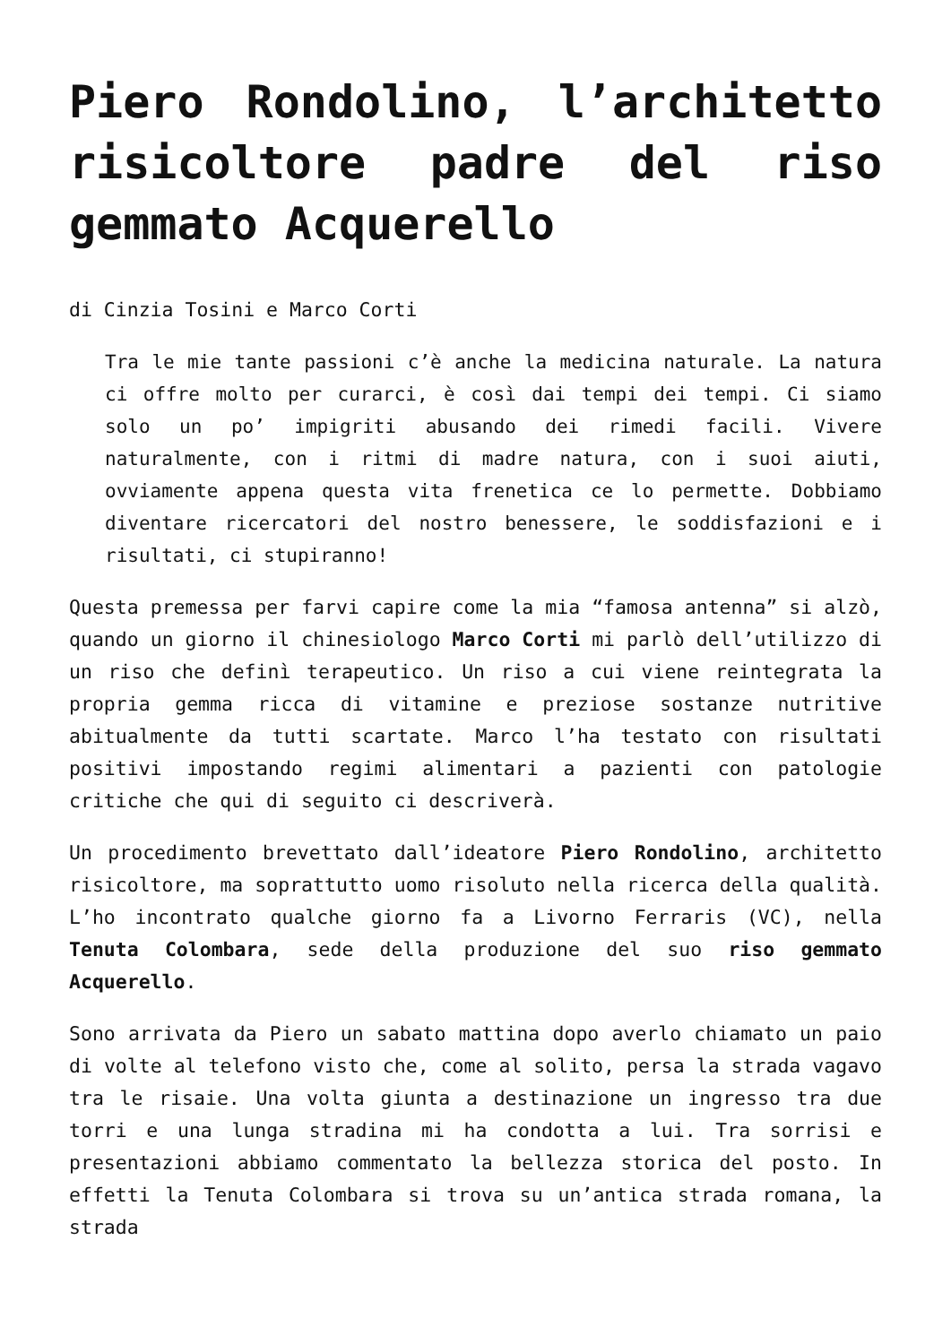Piero Rondolino, l’architetto risicoltore padre del riso gemmato Acquerello
di Cinzia Tosini e Marco Corti
Tra le mie tante passioni c’è anche la medicina naturale. La natura ci offre molto per curarci, è così dai tempi dei tempi. Ci siamo solo un po’ impigriti abusando dei rimedi facili. Vivere naturalmente, con i ritmi di madre natura, con i suoi aiuti, ovviamente appena questa vita frenetica ce lo permette. Dobbiamo diventare ricercatori del nostro benessere, le soddisfazioni e i risultati, ci stupiranno!
Questa premessa per farvi capire come la mia “famosa antenna” si alzò, quando un giorno il chinesiologo Marco Corti mi parlò dell’utilizzo di un riso che definì terapeutico. Un riso a cui viene reintegrata la propria gemma ricca di vitamine e preziose sostanze nutritive abitualmente da tutti scartate. Marco l’ha testato con risultati positivi impostando regimi alimentari a pazienti con patologie critiche che qui di seguito ci descriverà.
Un procedimento brevettato dall’ideatore Piero Rondolino, architetto risicoltore, ma soprattutto uomo risoluto nella ricerca della qualità. L’ho incontrato qualche giorno fa a Livorno Ferraris (VC), nella Tenuta Colombara, sede della produzione del suo riso gemmato Acquerello.
Sono arrivata da Piero un sabato mattina dopo averlo chiamato un paio di volte al telefono visto che, come al solito, persa la strada vagavo tra le risaie. Una volta giunta a destinazione un ingresso tra due torri e una lunga stradina mi ha condotta a lui. Tra sorrisi e presentazioni abbiamo commentato la bellezza storica del posto. In effetti la Tenuta Colombara si trova su un’antica strada romana, la strada